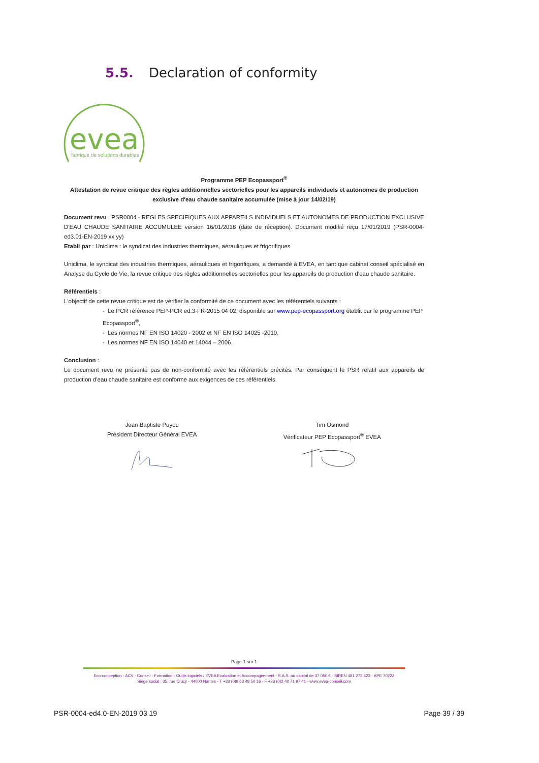5.5. Declaration of conformity
evea
fabrique de solutions durables
Programme PEP Ecopassport<sup>®</sup>
Attestation de revue critique des règles additionnelles sectorielles pour les appareils individuels et autonomes de production exclusive d'eau chaude sanitaire accumulée (mise à jour 14/02/19)
Document revu : PSR0004 - REGLES SPECIFIQUES AUX APPAREILS INDIVIDUELS ET AUTONOMES DE PRODUCTION EXCLUSIVE D'EAU CHAUDE SANITAIRE ACCUMULEE version 16/01/2018 (date de réception). Document modifié reçu 17/01/2019 (PSR-0004-ed3.01-EN-2019 xx yy)
Etabli par : Uniclima : le syndicat des industries thermiques, aérauliques et frigorifiques
Uniclima, le syndicat des industries thermiques, aérauliques et frigorifiques, a demandé à EVEA, en tant que cabinet conseil spécialisé en Analyse du Cycle de Vie, la revue critique des règles additionnelles sectorielles pour les appareils de production d'eau chaude sanitaire.
Référentiels :
L'objectif de cette revue critique est de vérifier la conformité de ce document avec les référentiels suivants :
- Le PCR référence PEP-PCR ed.3-FR-2015 04 02, disponible sur www.pep-ecopassport.org établit par le programme PEP Ecopassport<sup>®</sup>,
- Les normes NF EN ISO 14020 - 2002 et NF EN ISO 14025 -2010,
- Les normes NF EN ISO 14040 et 14044 – 2006.
Conclusion :
Le document revu ne présente pas de non-conformité avec les référentiels précités. Par conséquent le PSR relatif aux appareils de production d'eau chaude sanitaire est conforme aux exigences de ces référentiels.
Jean Baptiste Puyou
Président Directeur Général EVEA
Tim Osmond
Vérificateur PEP Ecopassport<sup>®</sup> EVEA
Page 1 sur 1
Eco-conception - ACV - Conseil - Formation - Outils logiciels / EVEA Evaluation et Accompagnement - S.A.S. au capital de 37 050 € - SIREN 481 273 423 - APE 7022Z
Siège social : 35, rue Crucy - 44000 Nantes - T +33 (0)9 63 48 50 16 - F +33 (0)2 40 71 97 41 - www.evea-conseil.com
PSR-0004-ed4.0-EN-2019 03 19 Page 39 / 39